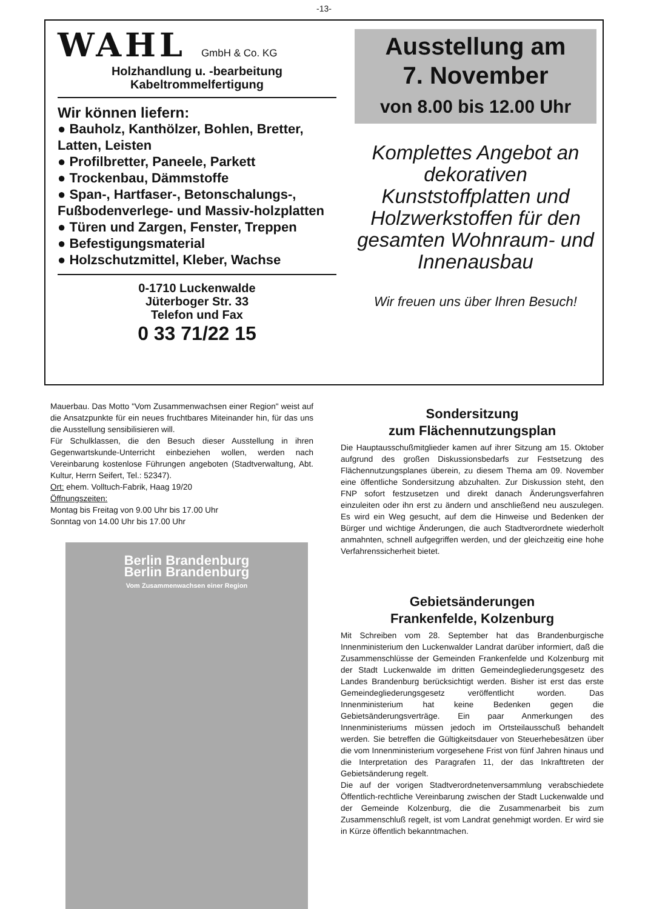-13-
WAHL GmbH & Co. KG
Holzhandlung u. -bearbeitung
Kabeltrommelfertigung
Wir können liefern:
● Bauholz, Kanthölzer, Bohlen, Bretter, Latten, Leisten
● Profilbretter, Paneele, Parkett
● Trockenbau, Dämmstoffe
● Span-, Hartfaser-, Betonschalungs-, Fußbodenverlege- und Massiv-holzplatten
● Türen und Zargen, Fenster, Treppen
● Befestigungsmaterial
● Holzschutzmittel, Kleber, Wachse
0-1710 Luckenwalde
Jüterboger Str. 33
Telefon und Fax
0 33 71/22 15
Ausstellung am
7. November
von 8.00 bis 12.00 Uhr
Komplettes Angebot an dekorativen Kunststoffplatten und Holzwerkstoffen für den gesamten Wohnraum- und Innenausbau
Wir freuen uns über Ihren Besuch!
Mauerbau. Das Motto "Vom Zusammenwachsen einer Region" weist auf die Ansatzpunkte für ein neues fruchtbares Miteinander hin, für das uns die Ausstellung sensibilisieren will.
Für Schulklassen, die den Besuch dieser Ausstellung in ihren Gegenwartskunde-Unterricht einbeziehen wollen, werden nach Vereinbarung kostenlose Führungen angeboten (Stadtverwaltung, Abt. Kultur, Herrn Seifert, Tel.: 52347).
Ort: ehem. Volltuch-Fabrik, Haag 19/20
Öffnungszeiten:
Montag bis Freitag von 9.00 Uhr bis 17.00 Uhr
Sonntag von 14.00 Uhr bis 17.00 Uhr
Berlin Brandenburg
Berlin Brandenburg
Vom Zusammenwachsen einer Region
Sondersitzung
zum Flächennutzungsplan
Die Hauptausschußmitglieder kamen auf ihrer Sitzung am 15. Oktober aufgrund des großen Diskussionsbedarfs zur Festsetzung des Flächennutzungsplanes überein, zu diesem Thema am 09. November eine öffentliche Sondersitzung abzuhalten. Zur Diskussion steht, den FNP sofort festzusetzen und direkt danach Änderungsverfahren einzuleiten oder ihn erst zu ändern und anschließend neu auszulegen. Es wird ein Weg gesucht, auf dem die Hinweise und Bedenken der Bürger und wichtige Änderungen, die auch Stadtverordnete wiederholt anmahnten, schnell aufgegriffen werden, und der gleichzeitig eine hohe Verfahrenssicherheit bietet.
Gebietsänderungen
Frankenfelde, Kolzenburg
Mit Schreiben vom 28. September hat das Brandenburgische Innenministerium den Luckenwalder Landrat darüber informiert, daß die Zusammenschlüsse der Gemeinden Frankenfelde und Kolzenburg mit der Stadt Luckenwalde im dritten Gemeindegliederungsgesetz des Landes Brandenburg berücksichtigt werden. Bisher ist erst das erste Gemeindegliederungsgesetz veröffentlicht worden. Das Innenministerium hat keine Bedenken gegen die Gebietsänderungsverträge. Ein paar Anmerkungen des Innenministeriums müssen jedoch im Ortsteilausschuß behandelt werden. Sie betreffen die Gültigkeitsdauer von Steuerhebesätzen über die vom Innenministerium vorgesehene Frist von fünf Jahren hinaus und die Interpretation des Paragrafen 11, der das Inkrafttreten der Gebietsänderung regelt.
Die auf der vorigen Stadtverordnetenversammlung verabschiedete Öffentlich-rechtliche Vereinbarung zwischen der Stadt Luckenwalde und der Gemeinde Kolzenburg, die die Zusammenarbeit bis zum Zusammenschluß regelt, ist vom Landrat genehmigt worden. Er wird sie in Kürze öffentlich bekanntmachen.